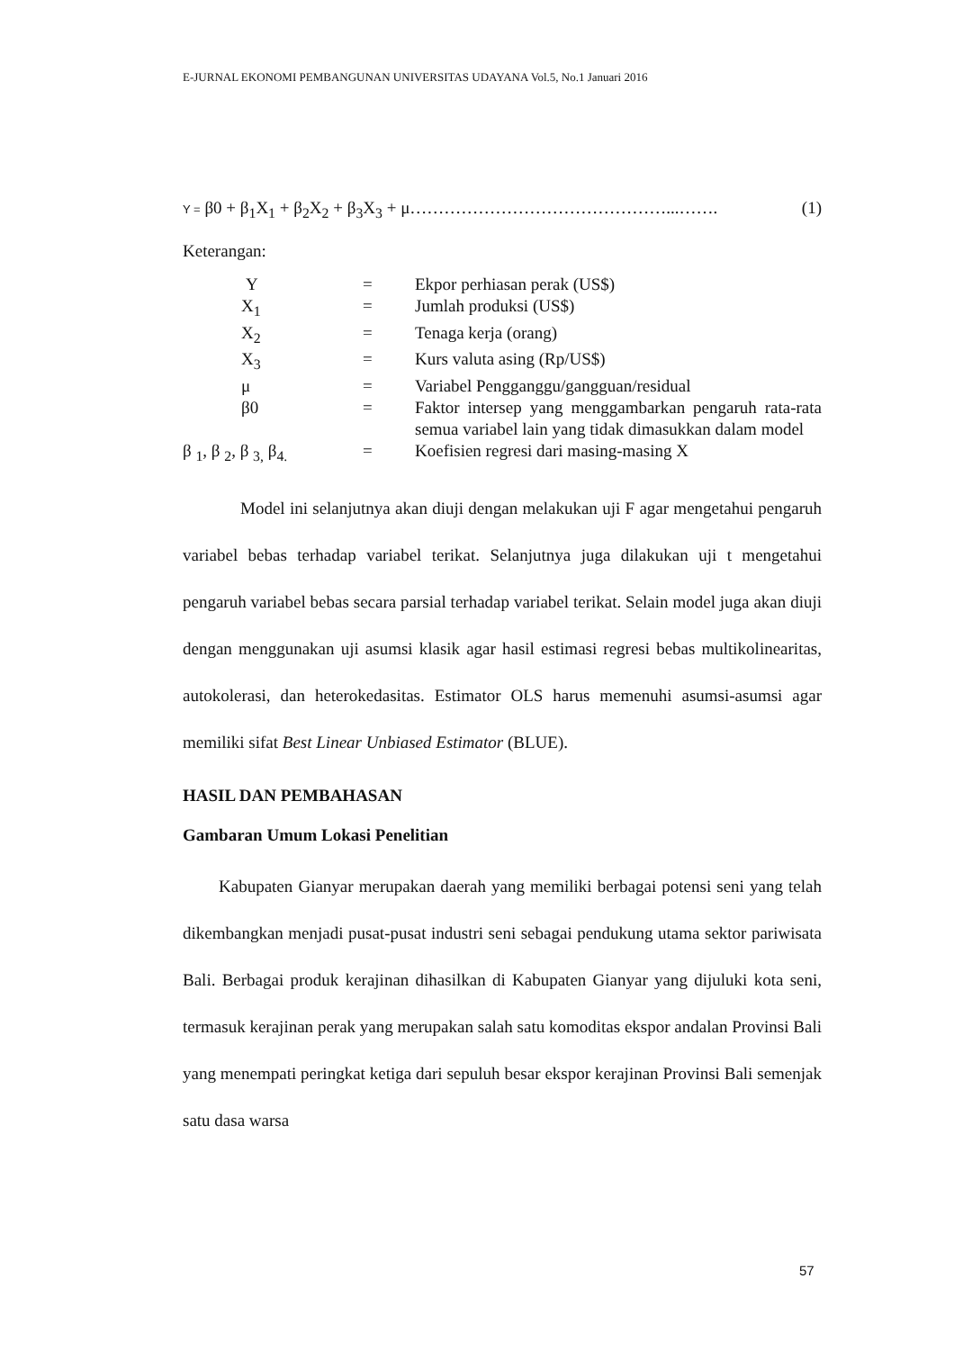E-JURNAL EKONOMI PEMBANGUNAN UNIVERSITAS UDAYANA Vol.5, No.1 Januari 2016
Y = β0 + β<sub>1</sub>X<sub>1</sub> + β<sub>2</sub>X<sub>2</sub> + β<sub>3</sub>X<sub>3</sub> + μ………………………………………...……. (1)
Keterangan:
| Y | = | Ekpor perhiasan perak (US$) |
| X<sub>1</sub> | = | Jumlah produksi (US$) |
| X<sub>2</sub> | = | Tenaga kerja (orang) |
| X<sub>3</sub> | = | Kurs valuta asing (Rp/US$) |
| μ | = | Variabel Pengganggu/gangguan/residual |
| β0 | = | Faktor intersep yang menggambarkan pengaruh rata-rata semua variabel lain yang tidak dimasukkan dalam model |
| β <sub>1</sub>, β <sub>2</sub>, β <sub>3,</sub> β<sub>4.</sub> | = | Koefisien regresi dari masing-masing X |
Model ini selanjutnya akan diuji dengan melakukan uji F agar mengetahui pengaruh variabel bebas terhadap variabel terikat. Selanjutnya juga dilakukan uji t mengetahui pengaruh variabel bebas secara parsial terhadap variabel terikat. Selain model juga akan diuji dengan menggunakan uji asumsi klasik agar hasil estimasi regresi bebas multikolinearitas, autokolerasi, dan heterokedasitas. Estimator OLS harus memenuhi asumsi-asumsi agar memiliki sifat Best Linear Unbiased Estimator (BLUE).
HASIL DAN PEMBAHASAN
Gambaran Umum Lokasi Penelitian
Kabupaten Gianyar merupakan daerah yang memiliki berbagai potensi seni yang telah dikembangkan menjadi pusat-pusat industri seni sebagai pendukung utama sektor pariwisata Bali. Berbagai produk kerajinan dihasilkan di Kabupaten Gianyar yang dijuluki kota seni, termasuk kerajinan perak yang merupakan salah satu komoditas ekspor andalan Provinsi Bali yang menempati peringkat ketiga dari sepuluh besar ekspor kerajinan Provinsi Bali semenjak satu dasa warsa
57